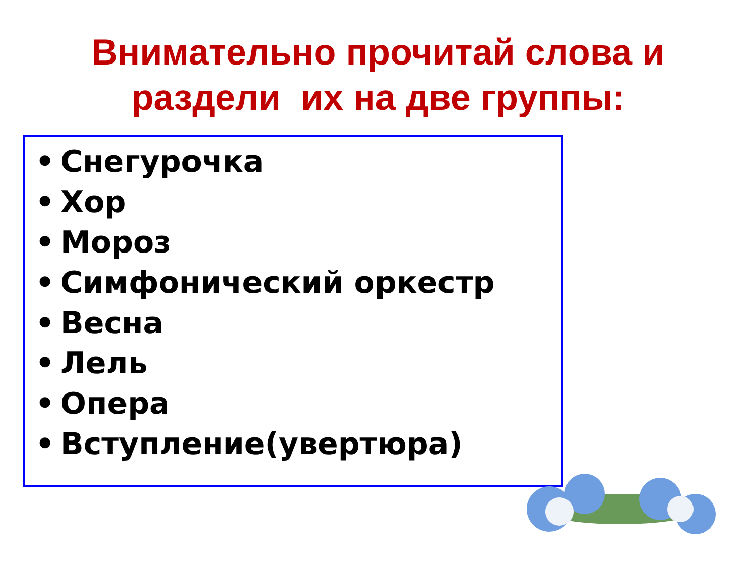Внимательно прочитай слова и
раздели их на две группы:
• Снегурочка
• Хор
• Мороз
• Симфонический оркестр
• Весна
• Лель
• Опера
• Вступление(увертюра)